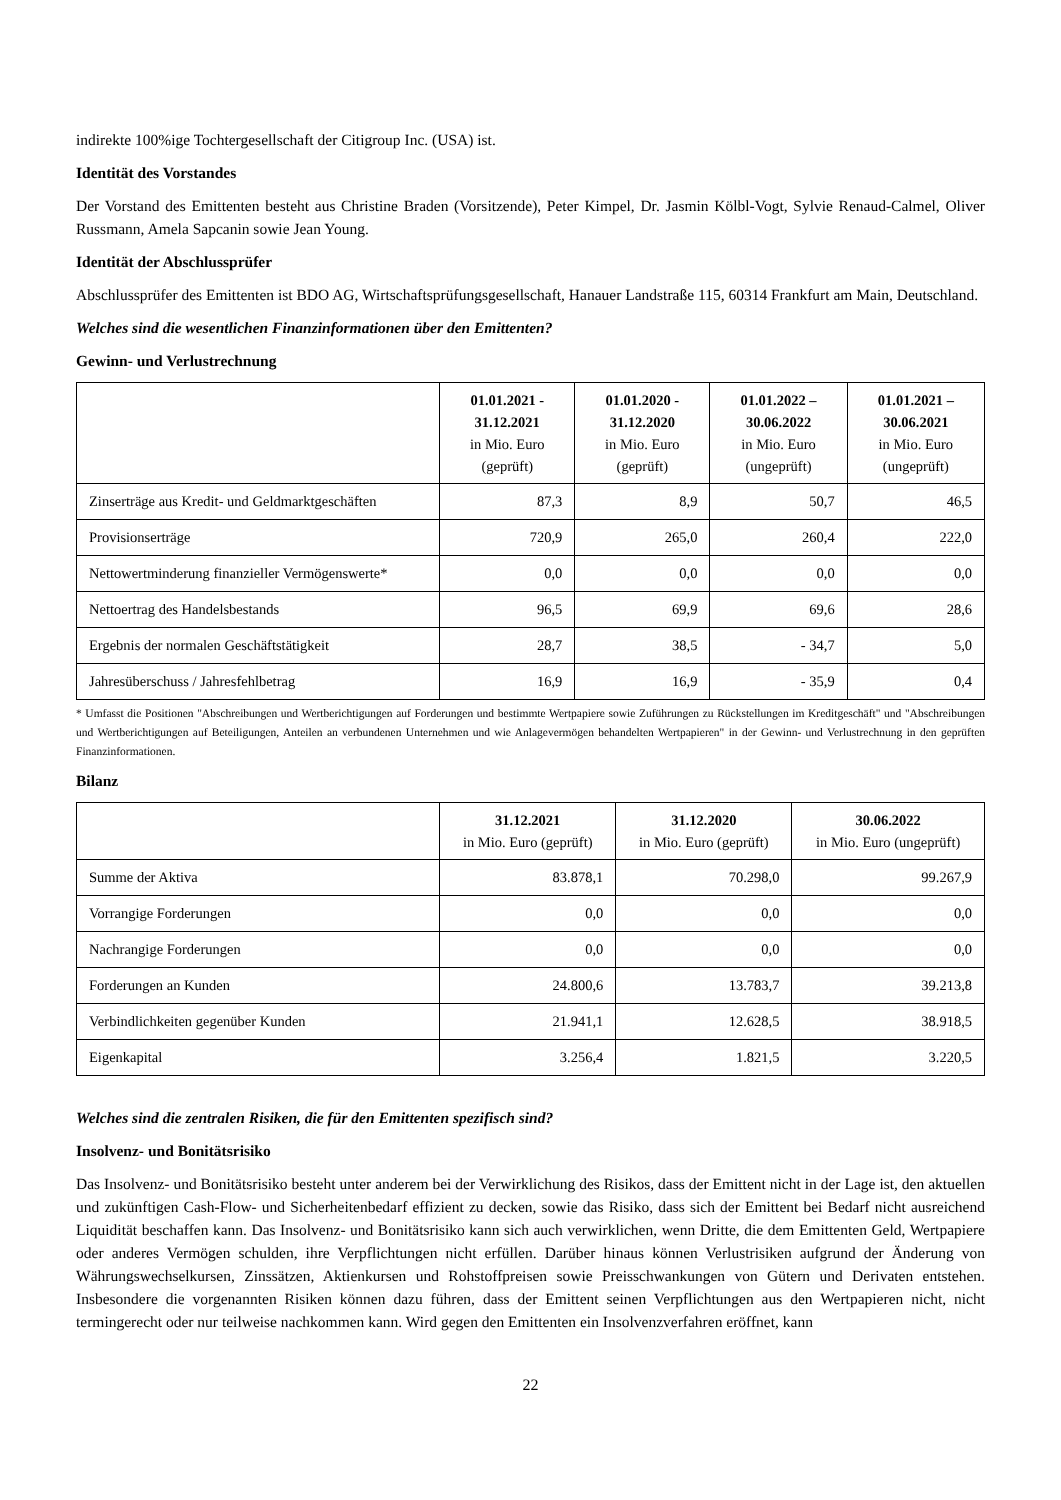indirekte 100%ige Tochtergesellschaft der Citigroup Inc. (USA) ist.
Identität des Vorstandes
Der Vorstand des Emittenten besteht aus Christine Braden (Vorsitzende), Peter Kimpel, Dr. Jasmin Kölbl-Vogt, Sylvie Renaud-Calmel, Oliver Russmann, Amela Sapcanin sowie Jean Young.
Identität der Abschlussprüfer
Abschlussprüfer des Emittenten ist BDO AG, Wirtschaftsprüfungsgesellschaft, Hanauer Landstraße 115, 60314 Frankfurt am Main, Deutschland.
Welches sind die wesentlichen Finanzinformationen über den Emittenten?
Gewinn- und Verlustrechnung
| | 01.01.2021 - 31.12.2021 in Mio. Euro (geprüft) | 01.01.2020 - 31.12.2020 in Mio. Euro (geprüft) | 01.01.2022 – 30.06.2022 in Mio. Euro (ungeprüft) | 01.01.2021 – 30.06.2021 in Mio. Euro (ungeprüft) |
| --- | --- | --- | --- | --- |
| Zinserträge aus Kredit- und Geldmarktgeschäften | 87,3 | 8,9 | 50,7 | 46,5 |
| Provisionserträge | 720,9 | 265,0 | 260,4 | 222,0 |
| Nettowertminderung finanzieller Vermögenswerte* | 0,0 | 0,0 | 0,0 | 0,0 |
| Nettoertrag des Handelsbestands | 96,5 | 69,9 | 69,6 | 28,6 |
| Ergebnis der normalen Geschäftstätigkeit | 28,7 | 38,5 | - 34,7 | 5,0 |
| Jahresüberschuss / Jahresfehlbetrag | 16,9 | 16,9 | - 35,9 | 0,4 |
* Umfasst die Positionen "Abschreibungen und Wertberichtigungen auf Forderungen und bestimmte Wertpapiere sowie Zuführungen zu Rückstellungen im Kreditgeschäft" und "Abschreibungen und Wertberichtigungen auf Beteiligungen, Anteilen an verbundenen Unternehmen und wie Anlagevermögen behandelten Wertpapieren" in der Gewinn- und Verlustrechnung in den geprüften Finanzinformationen.
Bilanz
| | 31.12.2021 in Mio. Euro (geprüft) | 31.12.2020 in Mio. Euro (geprüft) | 30.06.2022 in Mio. Euro (ungeprüft) |
| --- | --- | --- | --- |
| Summe der Aktiva | 83.878,1 | 70.298,0 | 99.267,9 |
| Vorrangige Forderungen | 0,0 | 0,0 | 0,0 |
| Nachrangige Forderungen | 0,0 | 0,0 | 0,0 |
| Forderungen an Kunden | 24.800,6 | 13.783,7 | 39.213,8 |
| Verbindlichkeiten gegenüber Kunden | 21.941,1 | 12.628,5 | 38.918,5 |
| Eigenkapital | 3.256,4 | 1.821,5 | 3.220,5 |
Welches sind die zentralen Risiken, die für den Emittenten spezifisch sind?
Insolvenz- und Bonitätsrisiko
Das Insolvenz- und Bonitätsrisiko besteht unter anderem bei der Verwirklichung des Risikos, dass der Emittent nicht in der Lage ist, den aktuellen und zukünftigen Cash-Flow- und Sicherheitenbedarf effizient zu decken, sowie das Risiko, dass sich der Emittent bei Bedarf nicht ausreichend Liquidität beschaffen kann. Das Insolvenz- und Bonitätsrisiko kann sich auch verwirklichen, wenn Dritte, die dem Emittenten Geld, Wertpapiere oder anderes Vermögen schulden, ihre Verpflichtungen nicht erfüllen. Darüber hinaus können Verlustrisiken aufgrund der Änderung von Währungswechselkursen, Zinssätzen, Aktienkursen und Rohstoffpreisen sowie Preisschwankungen von Gütern und Derivaten entstehen. Insbesondere die vorgenannten Risiken können dazu führen, dass der Emittent seinen Verpflichtungen aus den Wertpapieren nicht, nicht termingerecht oder nur teilweise nachkommen kann. Wird gegen den Emittenten ein Insolvenzverfahren eröffnet, kann
22